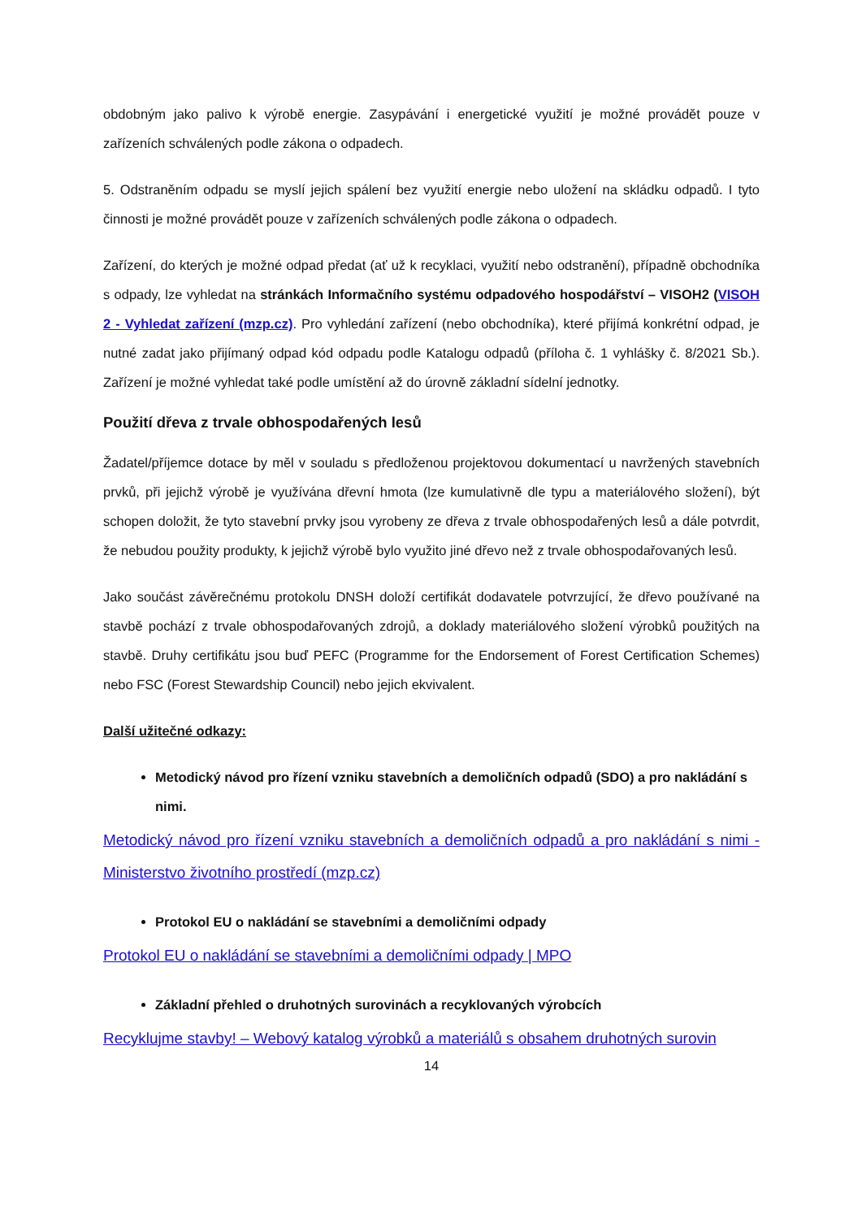obdobným jako palivo k výrobě energie. Zasypávání i energetické využití je možné provádět pouze v zařízeních schválených podle zákona o odpadech.
5. Odstraněním odpadu se myslí jejich spálení bez využití energie nebo uložení na skládku odpadů. I tyto činnosti je možné provádět pouze v zařízeních schválených podle zákona o odpadech.
Zařízení, do kterých je možné odpad předat (ať už k recyklaci, využití nebo odstranění), případně obchodníka s odpady, lze vyhledat na stránkách Informačního systému odpadového hospodářství – VISOH2 (VISOH 2 - Vyhledat zařízení (mzp.cz). Pro vyhledání zařízení (nebo obchodníka), které přijímá konkrétní odpad, je nutné zadat jako přijímaný odpad kód odpadu podle Katalogu odpadů (příloha č. 1 vyhlášky č. 8/2021 Sb.). Zařízení je možné vyhledat také podle umístění až do úrovně základní sídelní jednotky.
Použití dřeva z trvale obhospodařených lesů
Žadatel/příjemce dotace by měl v souladu s předloženou projektovou dokumentací u navržených stavebních prvků, při jejichž výrobě je využívána dřevní hmota (lze kumulativně dle typu a materiálového složení), být schopen doložit, že tyto stavební prvky jsou vyrobeny ze dřeva z trvale obhospodařených lesů a dále potvrdit, že nebudou použity produkty, k jejichž výrobě bylo využito jiné dřevo než z trvale obhospodařovaných lesů.
Jako součást závěrečnému protokolu DNSH doloží certifikát dodavatele potvrzující, že dřevo používané na stavbě pochází z trvale obhospodařovaných zdrojů, a doklady materiálového složení výrobků použitých na stavbě. Druhy certifikátu jsou buď PEFC (Programme for the Endorsement of Forest Certification Schemes) nebo FSC (Forest Stewardship Council) nebo jejich ekvivalent.
Další užitečné odkazy:
Metodický návod pro řízení vzniku stavebních a demoličních odpadů (SDO) a pro nakládání s nimi.
Metodický návod pro řízení vzniku stavebních a demoličních odpadů a pro nakládání s nimi - Ministerstvo životního prostředí (mzp.cz)
Protokol EU o nakládání se stavebními a demoličními odpady
Protokol EU o nakládání se stavebními a demoličními odpady | MPO
Základní přehled o druhotných surovinách a recyklovaných výrobcích
Recyklujme stavby! – Webový katalog výrobků a materiálů s obsahem druhotných surovin
14